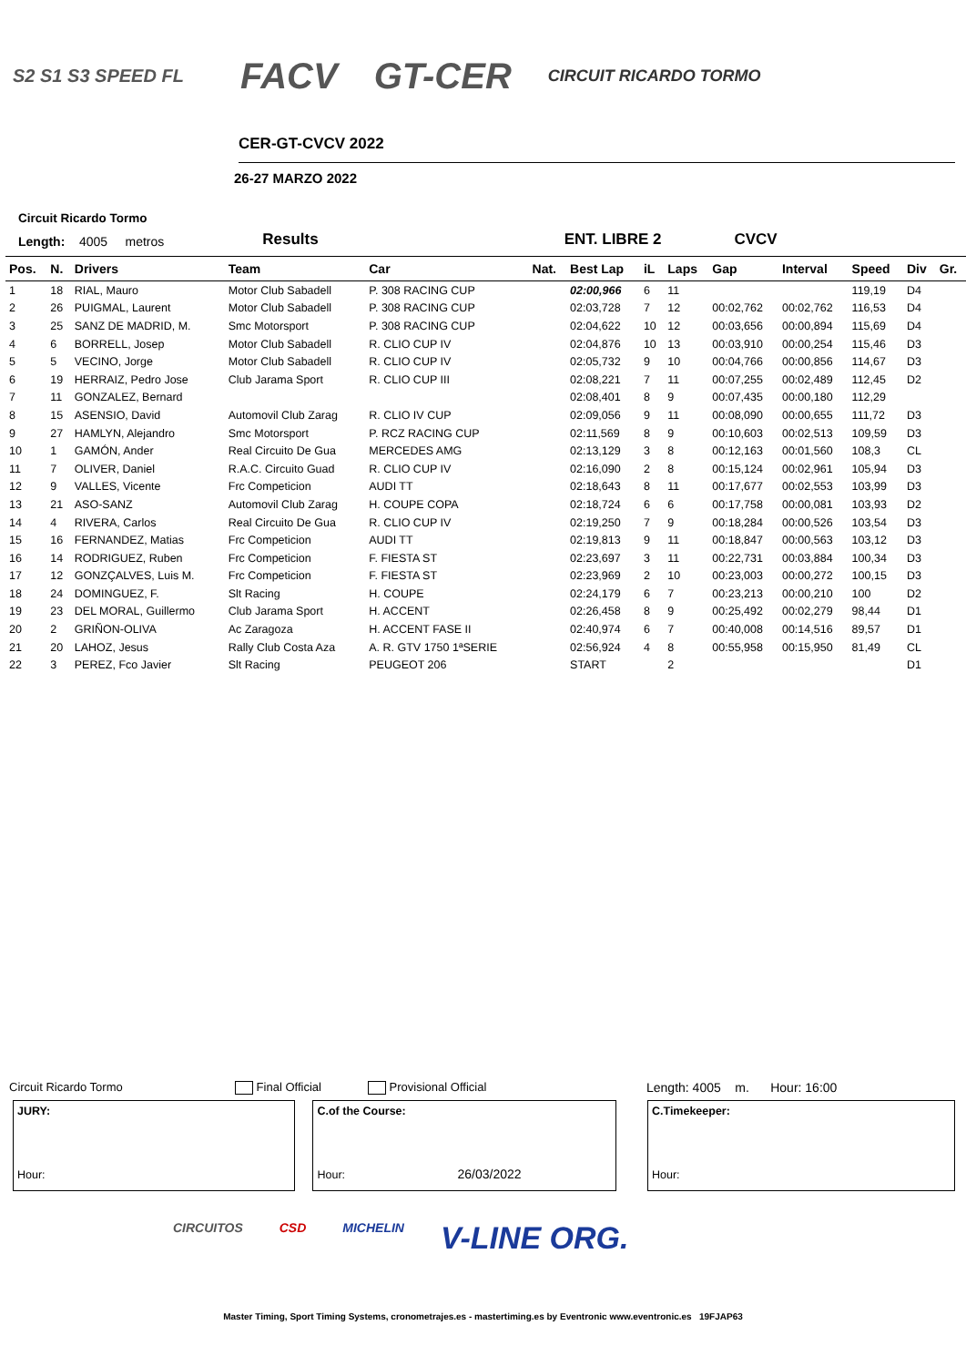S2 S1 S3 SPEED FL FACV GT-CER CIRCUIT RICARDO TORMO
CER-GT-CVCV 2022
26-27 MARZO 2022
Circuit Ricardo Tormo
Length: 4005 metros Results ENT. LIBRE 2 CVCV
| Pos. | N. | Drivers | Team | Car | Nat. | Best Lap | iL | Laps | Gap | Interval | Speed | Div | Gr. |
| --- | --- | --- | --- | --- | --- | --- | --- | --- | --- | --- | --- | --- | --- |
| 1 | 18 | RIAL, Mauro | Motor Club Sabadell | P. 308 RACING CUP | | 02:00,966 | 6 | 11 | | | 119,19 | D4 | |
| 2 | 26 | PUIGMAL, Laurent | Motor Club Sabadell | P. 308 RACING CUP | | 02:03,728 | 7 | 12 | 00:02,762 | 00:02,762 | 116,53 | D4 | |
| 3 | 25 | SANZ DE MADRID, M. | Smc Motorsport | P. 308 RACING CUP | | 02:04,622 | 10 | 12 | 00:03,656 | 00:00,894 | 115,69 | D4 | |
| 4 | 6 | BORRELL, Josep | Motor Club Sabadell | R. CLIO CUP IV | | 02:04,876 | 10 | 13 | 00:03,910 | 00:00,254 | 115,46 | D3 | |
| 5 | 5 | VECINO, Jorge | Motor Club Sabadell | R. CLIO CUP IV | | 02:05,732 | 9 | 10 | 00:04,766 | 00:00,856 | 114,67 | D3 | |
| 6 | 19 | HERRAIZ, Pedro Jose | Club Jarama Sport | R. CLIO CUP III | | 02:08,221 | 7 | 11 | 00:07,255 | 00:02,489 | 112,45 | D2 | |
| 7 | 11 | GONZALEZ, Bernard | | | | 02:08,401 | 8 | 9 | 00:07,435 | 00:00,180 | 112,29 | | |
| 8 | 15 | ASENSIO, David | Automovil Club Zarag | R. CLIO IV CUP | | 02:09,056 | 9 | 11 | 00:08,090 | 00:00,655 | 111,72 | D3 | |
| 9 | 27 | HAMLYN, Alejandro | Smc Motorsport | P. RCZ RACING CUP | | 02:11,569 | 8 | 9 | 00:10,603 | 00:02,513 | 109,59 | D3 | |
| 10 | 1 | GAMÓN, Ander | Real Circuito De Gua | MERCEDES AMG | | 02:13,129 | 3 | 8 | 00:12,163 | 00:01,560 | 108,3 | CL | |
| 11 | 7 | OLIVER, Daniel | R.A.C. Circuito Guad | R. CLIO CUP IV | | 02:16,090 | 2 | 8 | 00:15,124 | 00:02,961 | 105,94 | D3 | |
| 12 | 9 | VALLES, Vicente | Frc Competicion | AUDI TT | | 02:18,643 | 8 | 11 | 00:17,677 | 00:02,553 | 103,99 | D3 | |
| 13 | 21 | ASO-SANZ | Automovil Club Zarag | H. COUPE COPA | | 02:18,724 | 6 | 6 | 00:17,758 | 00:00,081 | 103,93 | D2 | |
| 14 | 4 | RIVERA, Carlos | Real Circuito De Gua | R. CLIO CUP IV | | 02:19,250 | 7 | 9 | 00:18,284 | 00:00,526 | 103,54 | D3 | |
| 15 | 16 | FERNANDEZ, Matias | Frc Competicion | AUDI TT | | 02:19,813 | 9 | 11 | 00:18,847 | 00:00,563 | 103,12 | D3 | |
| 16 | 14 | RODRIGUEZ, Ruben | Frc Competicion | F. FIESTA ST | | 02:23,697 | 3 | 11 | 00:22,731 | 00:03,884 | 100,34 | D3 | |
| 17 | 12 | GONZÇALVES, Luis M. | Frc Competicion | F. FIESTA ST | | 02:23,969 | 2 | 10 | 00:23,003 | 00:00,272 | 100,15 | D3 | |
| 18 | 24 | DOMINGUEZ, F. | Slt Racing | H. COUPE | | 02:24,179 | 6 | 7 | 00:23,213 | 00:00,210 | 100 | D2 | |
| 19 | 23 | DEL MORAL, Guillermo | Club Jarama Sport | H. ACCENT | | 02:26,458 | 8 | 9 | 00:25,492 | 00:02,279 | 98,44 | D1 | |
| 20 | 2 | GRIÑON-OLIVA | Ac Zaragoza | H. ACCENT FASE II | | 02:40,974 | 6 | 7 | 00:40,008 | 00:14,516 | 89,57 | D1 | |
| 21 | 20 | LAHOZ, Jesus | Rally Club Costa Aza | A. R. GTV 1750 1ªSERIE | | 02:56,924 | 4 | 8 | 00:55,958 | 00:15,950 | 81,49 | CL | |
| 22 | 3 | PEREZ, Fco Javier | Slt Racing | PEUGEOT 206 | | START | | 2 | | | | D1 | |
Circuit Ricardo Tormo Final Official Provisional Official Length: 4005 m. Hour: 16:00
JURY:
Hour:
C.of the Course:
Hour: 26/03/2022
C.Timekeeper:
Hour:
CIRCUITOS CSD MICHELIN V-LINE ORG.
Master Timing, Sport Timing Systems, cronometrajes.es - mastertiming.es by Eventronic www.eventronic.es 19FJAP63